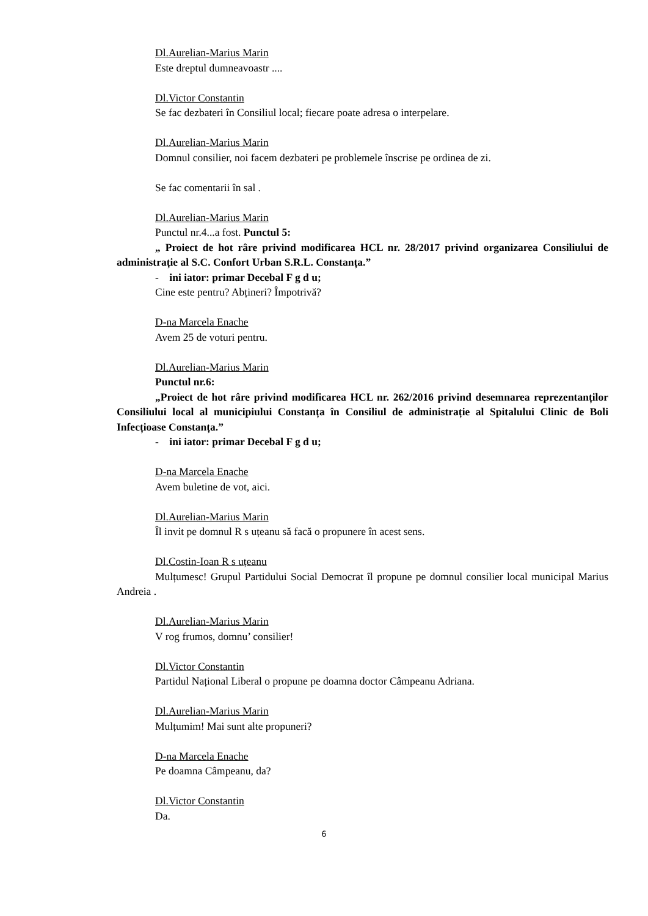Dl.Aurelian-Marius Marin
Este dreptul dumneavoastr ....
Dl.Victor Constantin
Se fac dezbateri în Consiliul local; fiecare poate adresa o interpelare.
Dl.Aurelian-Marius Marin
Domnul consilier, noi facem dezbateri pe problemele înscrise pe ordinea de zi.
Se fac comentarii în sal .
Dl.Aurelian-Marius Marin
Punctul nr.4...a fost. Punctul 5:
„ Proiect de hot râre privind modificarea HCL nr. 28/2017 privind organizarea Consiliului de administrație al S.C. Confort Urban S.R.L. Constanța.”
- ini iator: primar Decebal F g d u;
Cine este pentru? Abțineri? Împotrivă?
D-na Marcela Enache
Avem 25 de voturi pentru.
Dl.Aurelian-Marius Marin
Punctul nr.6:
„Proiect de hot râre privind modificarea HCL nr. 262/2016 privind desemnarea reprezentanților Consiliului local al municipiului Constanța în Consiliul de administrație al Spitalului Clinic de Boli Infecțioase Constanța.”
- ini iator: primar Decebal F g d u;
D-na Marcela Enache
Avem buletine de vot, aici.
Dl.Aurelian-Marius Marin
Îl invit pe domnul R s uțeanu să facă o propunere în acest sens.
Dl.Costin-Ioan R s uțeanu
Mulțumesc! Grupul Partidului Social Democrat îl propune pe domnul consilier local municipal Marius Andreia .
Dl.Aurelian-Marius Marin
V rog frumos, domnu’ consilier!
Dl.Victor Constantin
Partidul Național Liberal o propune pe doamna doctor Câmpeanu Adriana.
Dl.Aurelian-Marius Marin
Mulțumim! Mai sunt alte propuneri?
D-na Marcela Enache
Pe doamna Câmpeanu, da?
Dl.Victor Constantin
Da.
6